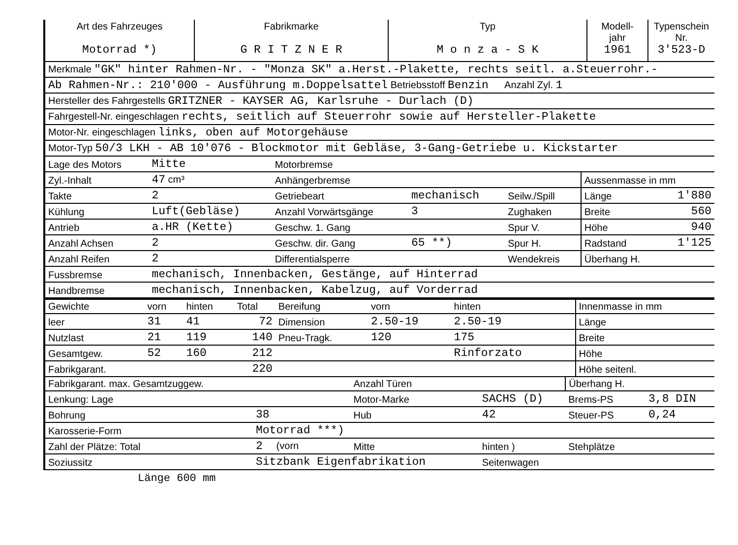| Art des Fahrzeuges Motorrad *) | Fabrikmarke G R I T Z N E R | Typ M o n z a - S K | Modell- jahr 1961 | Typenschein Nr. 3'523-D |
| Merkmale "GK" hinter Rahmen-Nr. - "Monza SK" a.Herst.-Plakette, rechts seitl. a.Steuerrohr.- |
| Ab Rahmen-Nr.: 210'000 - Ausführung m.Doppelsattel Betriebsstoff Benzin Anzahl Zyl. 1 |
| Hersteller des Fahrgestells GRITZNER - KAYSER AG, Karlsruhe - Durlach (D) |
| Fahrgestell-Nr. eingeschlagen rechts, seitlich auf Steuerrohr sowie auf Hersteller-Plakette |
| Motor-Nr. eingeschlagen links, oben auf Motorgehäuse |
| Motor-Typ 50/3 LKH - AB 10'076 - Blockmotor mit Gebläse, 3-Gang-Getriebe u. Kickstarter |
| Lage des Motors | Mitte | Motorbremse | | | | |
| Zyl.-Inhalt | 47 cm³ | Anhängerbremse | | | Aussenmasse in mm | |
| Takte | 2 | Getriebeart | mechanisch | Seilw./Spill | Länge | 1'880 |
| Kühlung | Luft(Gebläse) | Anzahl Vorwärtsgänge | 3 | Zughaken | Breite | 560 |
| Antrieb | a.HR (Kette) | Geschw. 1. Gang | | Spur V. | Höhe | 940 |
| Anzahl Achsen | 2 | Geschw. dir. Gang | 65 **) | Spur H. | Radstand | 1'125 |
| Anzahl Reifen | 2 | Differentialsperre | | Wendekreis | Überhang H. | |
| Fussbremse | mechanisch, Innenbacken, Gestänge, auf Hinterrad | | | | | |
| Handbremse | mechanisch, Innenbacken, Kabelzug, auf Vorderrad | | | | | |
| Gewichte | vorn | hinten | Total | Bereifung | vorn | hinten | | Innenmasse in mm |
| --- | --- | --- | --- | --- | --- | --- | --- | --- |
| leer | 31 | 41 | 72 | Dimension | 2.50-19 | 2.50-19 | | Länge |
| Nutzlast | 21 | 119 | 140 | Pneu-Tragk. | 120 | 175 | | Breite |
| Gesamtgew. | 52 | 160 | 212 | | | Rinforzato | | Höhe |
| Fabrikgarant. | | | 220 | | | | | Höhe seitenl. |
| Fabrikgarant. max. Gesamtzuggew. | | Anzahl Türen | | Überhang H. | |
| Lenkung: Lage | | Motor-Marke | SACHS (D) | Brems-PS | 3,8 DIN |
| Bohrung | 38 | Hub | 42 | Steuer-PS | 0,24 |
| Karosserie-Form | Motorrad ***) | | | | |
| Zahl der Plätze: Total | 2 (vorn | Mitte | hinten ) | Stehplätze | |
| Soziussitz | Sitzbank Eigenfabrikation | | Seitenwagen | | |
Länge 600 mm